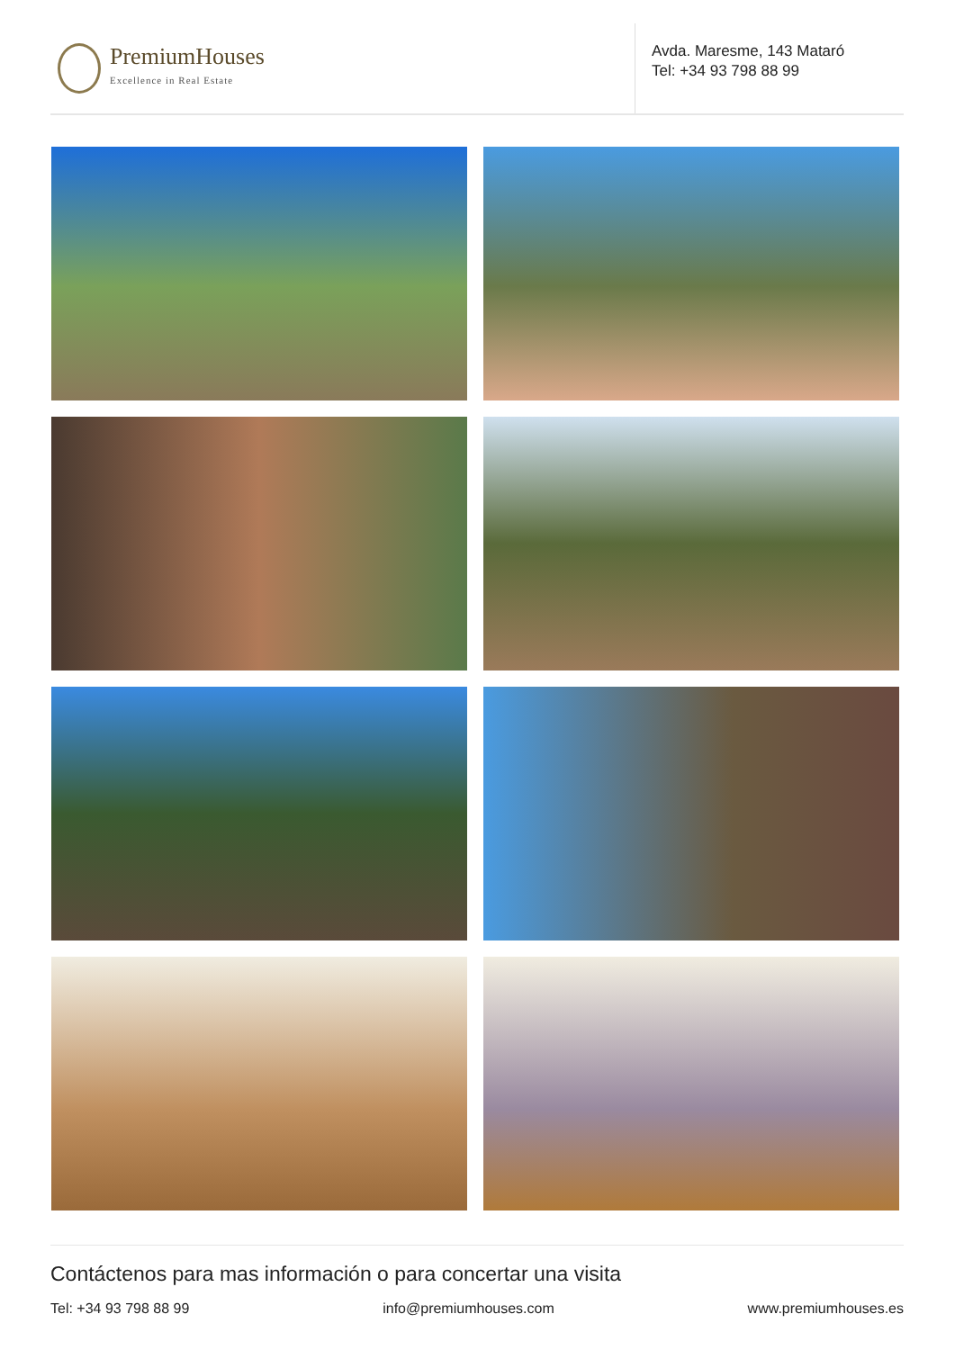PremiumHouses
Excellence in Real Estate
Avda. Maresme, 143 Mataró
Tel: +34 93 798 88 99
Contáctenos para mas información o para concertar una visita
Tel: +34 93 798 88 99 info@premiumhouses.com www.premiumhouses.es